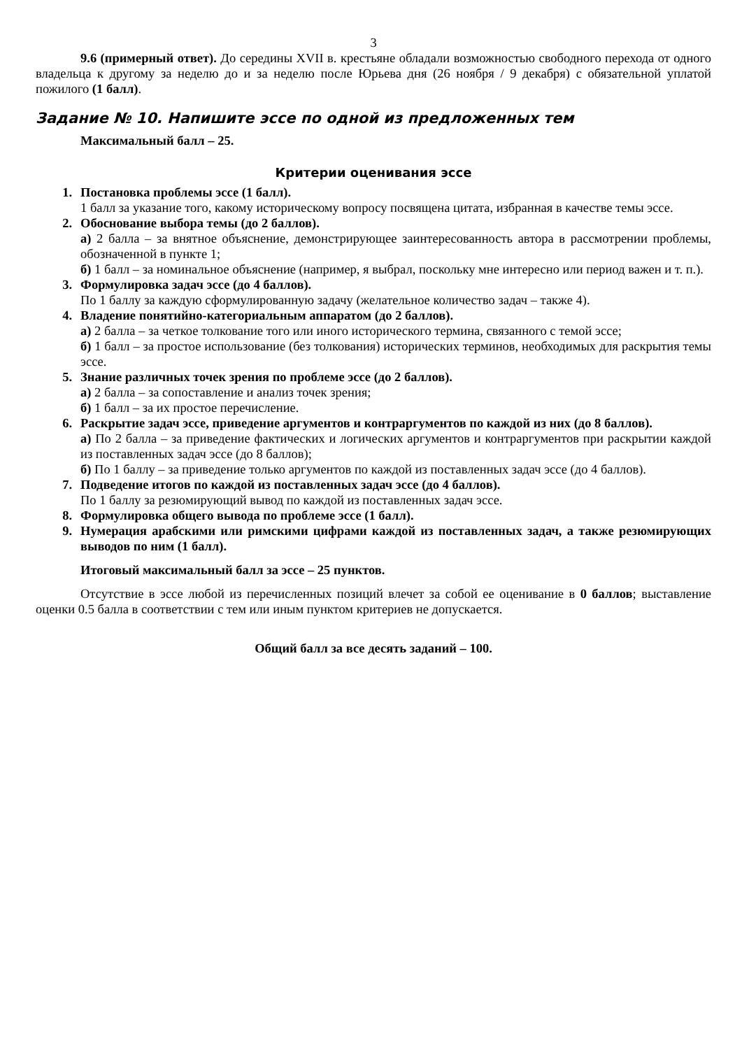3
9.6 (примерный ответ). До середины XVII в. крестьяне обладали возможностью свободного перехода от одного владельца к другому за неделю до и за неделю после Юрьева дня (26 ноября / 9 декабря) с обязательной уплатой пожилого (1 балл).
Задание № 10. Напишите эссе по одной из предложенных тем
Максимальный балл – 25.
Критерии оценивания эссе
1. Постановка проблемы эссе (1 балл).
1 балл за указание того, какому историческому вопросу посвящена цитата, избранная в качестве темы эссе.
2. Обоснование выбора темы (до 2 баллов).
а) 2 балла – за внятное объяснение, демонстрирующее заинтересованность автора в рассмотрении проблемы, обозначенной в пункте 1;
б) 1 балл – за номинальное объяснение (например, я выбрал, поскольку мне интересно или период важен и т. п.).
3. Формулировка задач эссе (до 4 баллов).
По 1 баллу за каждую сформулированную задачу (желательное количество задач – также 4).
4. Владение понятийно-категориальным аппаратом (до 2 баллов).
а) 2 балла – за четкое толкование того или иного исторического термина, связанного с темой эссе;
б) 1 балл – за простое использование (без толкования) исторических терминов, необходимых для раскрытия темы эссе.
5. Знание различных точек зрения по проблеме эссе (до 2 баллов).
а) 2 балла – за сопоставление и анализ точек зрения;
б) 1 балл – за их простое перечисление.
6. Раскрытие задач эссе, приведение аргументов и контраргументов по каждой из них (до 8 баллов).
а) По 2 балла – за приведение фактических и логических аргументов и контраргументов при раскрытии каждой из поставленных задач эссе (до 8 баллов);
б) По 1 баллу – за приведение только аргументов по каждой из поставленных задач эссе (до 4 баллов).
7. Подведение итогов по каждой из поставленных задач эссе (до 4 баллов).
По 1 баллу за резюмирующий вывод по каждой из поставленных задач эссе.
8. Формулировка общего вывода по проблеме эссе (1 балл).
9. Нумерация арабскими или римскими цифрами каждой из поставленных задач, а также резюмирующих выводов по ним (1 балл).
Итоговый максимальный балл за эссе – 25 пунктов.
Отсутствие в эссе любой из перечисленных позиций влечет за собой ее оценивание в 0 баллов; выставление оценки 0.5 балла в соответствии с тем или иным пунктом критериев не допускается.
Общий балл за все десять заданий – 100.